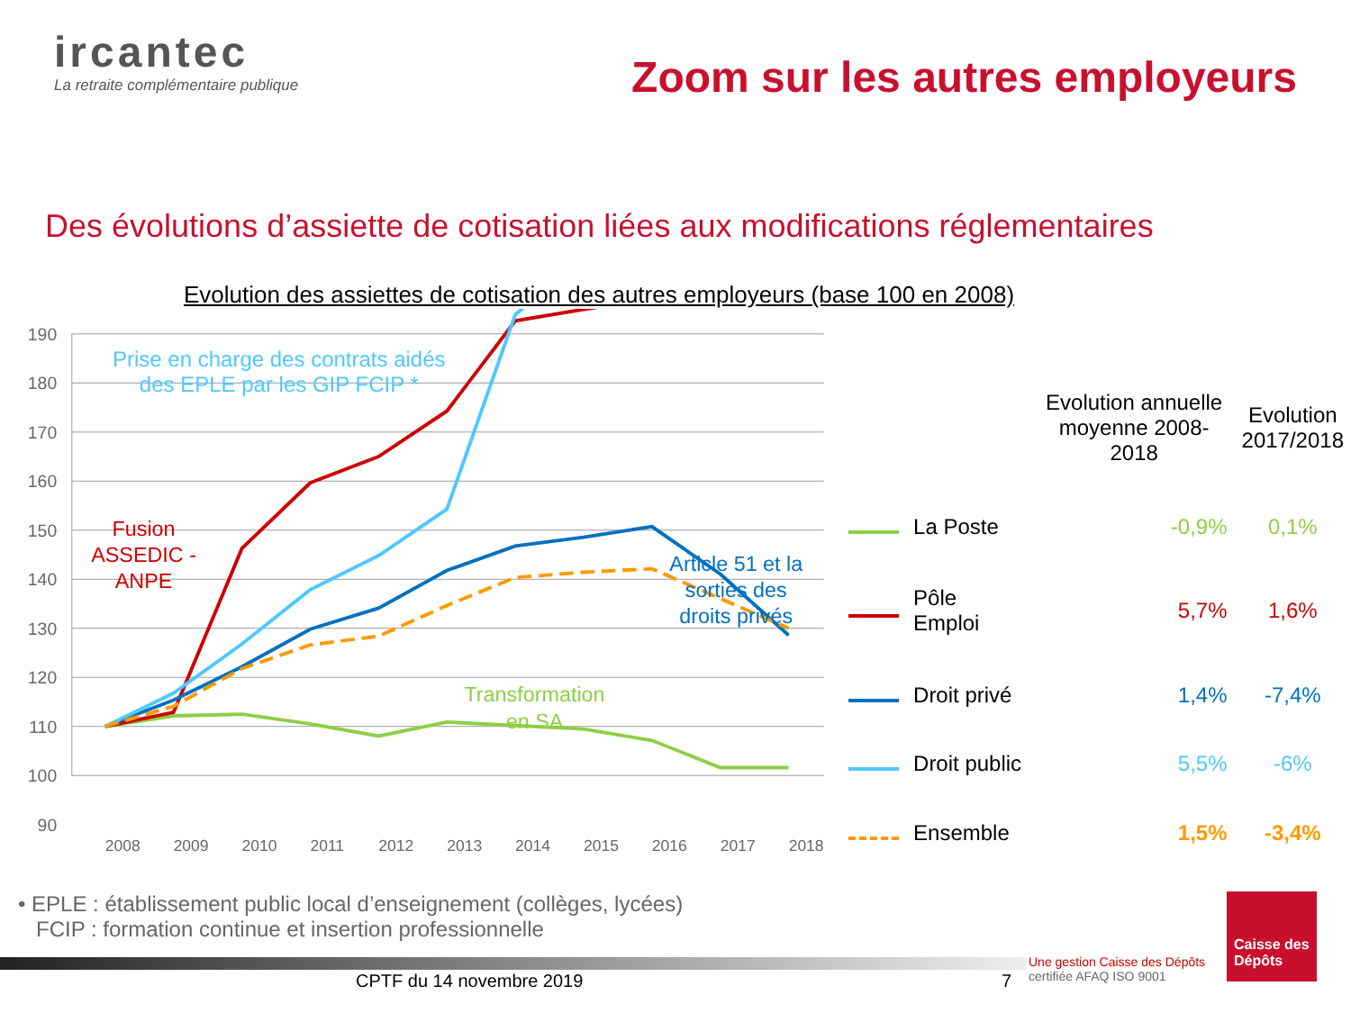ircantec
La retraite complémentaire publique
Zoom sur les autres employeurs
Des évolutions d’assiette de cotisation liées aux modifications réglementaires
Evolution des assiettes de cotisation des autres employeurs (base 100 en 2008)
190
180
170
160
150
140
130
120
110
100
90
2008
2009
2010
2011
2012
2013
2014
2015
2016
2017
2018
Fusion
ASSEDIC -
ANPE
Article 51 et la
sorties des
droits privés
Transformation
en SA
| | | Evolution annuelle moyenne 2008-2018 | Evolution 2017/2018 |
| --- | --- | --- | --- |
| | La Poste | -0,9% | 0,1% |
| | Pôle Emploi | 5,7% | 1,6% |
| | Droit privé | 1,4% | -7,4% |
| | Droit public | 5,5% | -6% |
| | Ensemble | 1,5% | -3,4% |
Prise en charge des contrats aidés
des EPLE par les GIP FCIP *
• EPLE : établissement public local d’enseignement (collèges, lycées)
FCIP : formation continue et insertion professionnelle
CPTF du 14 novembre 2019 7
Une gestion Caisse des Dépôts
certifiée AFAQ ISO 9001
Caisse des Dépôts